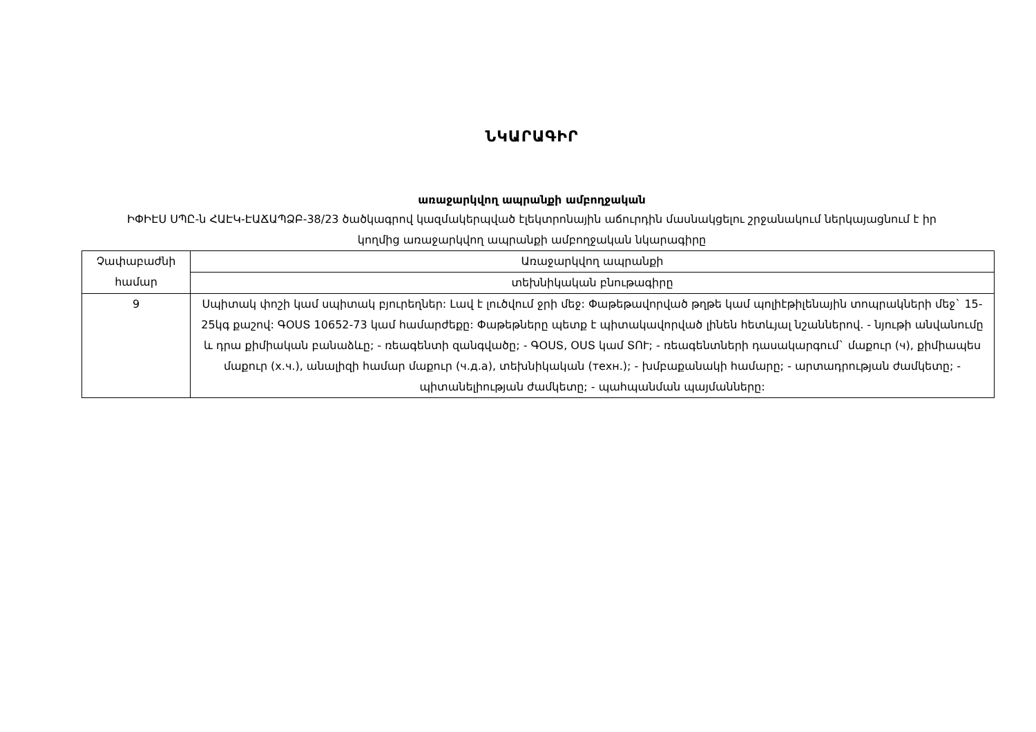ՆԿԱՐԱԳԻՐ
առաջարկվող ապրանքի ամբողջական
ԻՓԻԷՍ ՍՊԸ-ն ՀԱԷԿ-ԷԱՃԱՊՁԲ-38/23 ծածկագրով կազմակերպված էլեկտրոնային աճուրդին մասնակցելու շրջանակում ներկայացնում է իր կողմից առաջարկվող ապրանքի ամբողջական նկարագիրը
| Չափաբաժնի համար | Առաջարկվող ապրանքի |
| --- | --- |
| | տեխնիկական բնութագիրը |
| 9 | Սպիտակ փոշի կամ սպիտակ բյուրեղներ: Լավ է լուծվում ջրի մեջ: Փաթեթավորված թղթե կամ պոլիէթիլենային տոպրակների մեջ` 15-25կգ քաշով: ԳՕՍՏ 10652-73 կամ համարժեքը: Փաթեթները պետք է պիտակավորված լինեն հետևյալ նշաններով. - նյութի անվանումը և դրա քիմիական բանաձևը; - ռեագենտի զանգվածը; - ԳՕՍՏ, ՕՍՏ կամ ՏՈՒ; - ռեագենտների դասակարգում` մաքուր (ч), քիմիապես մաքուր (х.ч.), անալիզի համար մաքուր (ч.д.а), տեխնիկական (техн.); - խմբաքանակի համարը; - արտադրության ժամկետը; - պիտանելիության ժամկետը; - պահպանման պայմանները: |